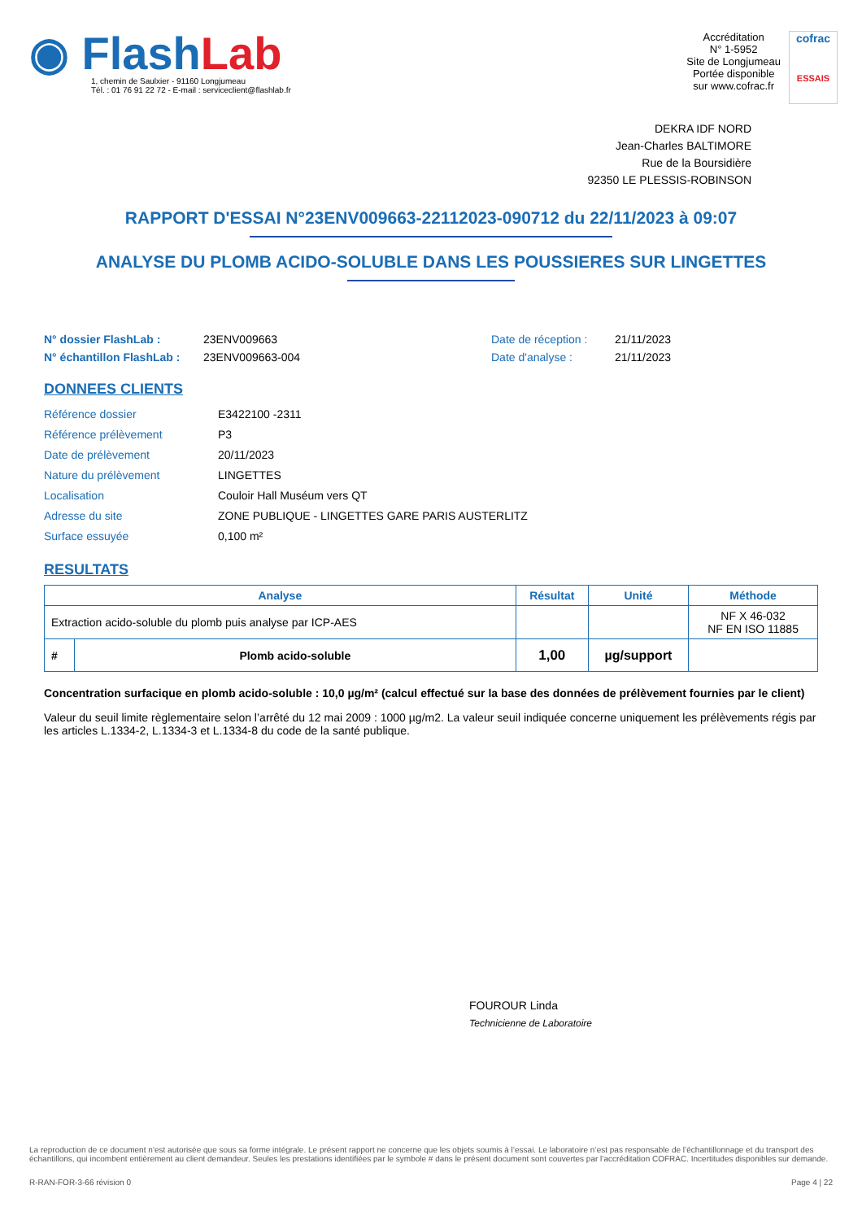◉ Flash Lab
1, chemin de Saulxier - 91160 Longjumeau
Tél. : 01 76 91 22 72 - E-mail : serviceclient@flashlab.fr
Accréditation
N° 1-5952
Site de Longjumeau
Portée disponible
sur www.cofrac.fr
cofrac
ESSAIS
DEKRA IDF NORD
Jean-Charles BALTIMORE
Rue de la Boursidière
92350 LE PLESSIS-ROBINSON
RAPPORT D'ESSAI N°23ENV009663-22112023-090712 du 22/11/2023 à 09:07
ANALYSE DU PLOMB ACIDO-SOLUBLE DANS LES POUSSIERES SUR LINGETTES
N° dossier FlashLab : 23ENV009663 Date de réception : 21/11/2023
N° échantillon FlashLab : 23ENV009663-004 Date d'analyse : 21/11/2023
DONNEES CLIENTS
Référence dossier E3422100 -2311
Référence prélèvement P3
Date de prélèvement 20/11/2023
Nature du prélèvement LINGETTES
Localisation Couloir Hall Muséum vers QT
Adresse du site ZONE PUBLIQUE - LINGETTES GARE PARIS AUSTERLITZ
Surface essuyée 0,100 m²
RESULTATS
| Analyse | | Résultat | Unité | Méthode |
| --- | --- | --- | --- | --- |
| Extraction acido-soluble du plomb puis analyse par ICP-AES | | | | NF X 46-032 NF EN ISO 11885 |
| # | Plomb acido-soluble | 1,00 | µg/support | |
Concentration surfacique en plomb acido-soluble : 10,0 µg/m² (calcul effectué sur la base des données de prélèvement fournies par le client)
Valeur du seuil limite règlementaire selon l’arrêté du 12 mai 2009 : 1000 µg/m2. La valeur seuil indiquée concerne uniquement les prélèvements régis par les articles L.1334-2, L.1334-3 et L.1334-8 du code de la santé publique.
FOUROUR Linda
Technicienne de Laboratoire
La reproduction de ce document n’est autorisée que sous sa forme intégrale. Le présent rapport ne concerne que les objets soumis à l’essai. Le laboratoire n’est pas responsable de l’échantillonnage et du transport des échantillons, qui incombent entièrement au client demandeur. Seules les prestations identifiées par le symbole # dans le présent document sont couvertes par l’accréditation COFRAC. Incertitudes disponibles sur demande.
R-RAN-FOR-3-66 révision 0 Page 4 | 22